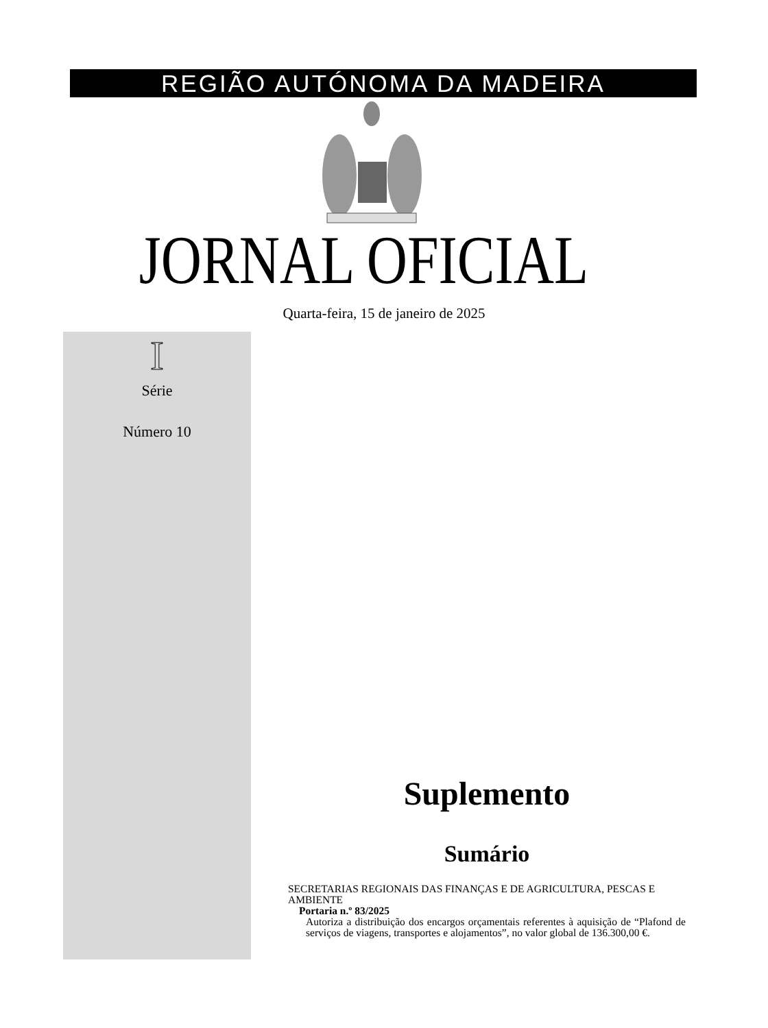REGIÃO AUTÓNOMA DA MADEIRA
JORNAL OFICIAL
Quarta-feira, 15 de janeiro de 2025
I
Série
Número 10
Suplemento
Sumário
SECRETARIAS REGIONAIS DAS FINANÇAS E DE AGRICULTURA, PESCAS E AMBIENTE
Portaria n.º 83/2025
Autoriza a distribuição dos encargos orçamentais referentes à aquisição de “Plafond de serviços de viagens, transportes e alojamentos”, no valor global de 136.300,00 €.